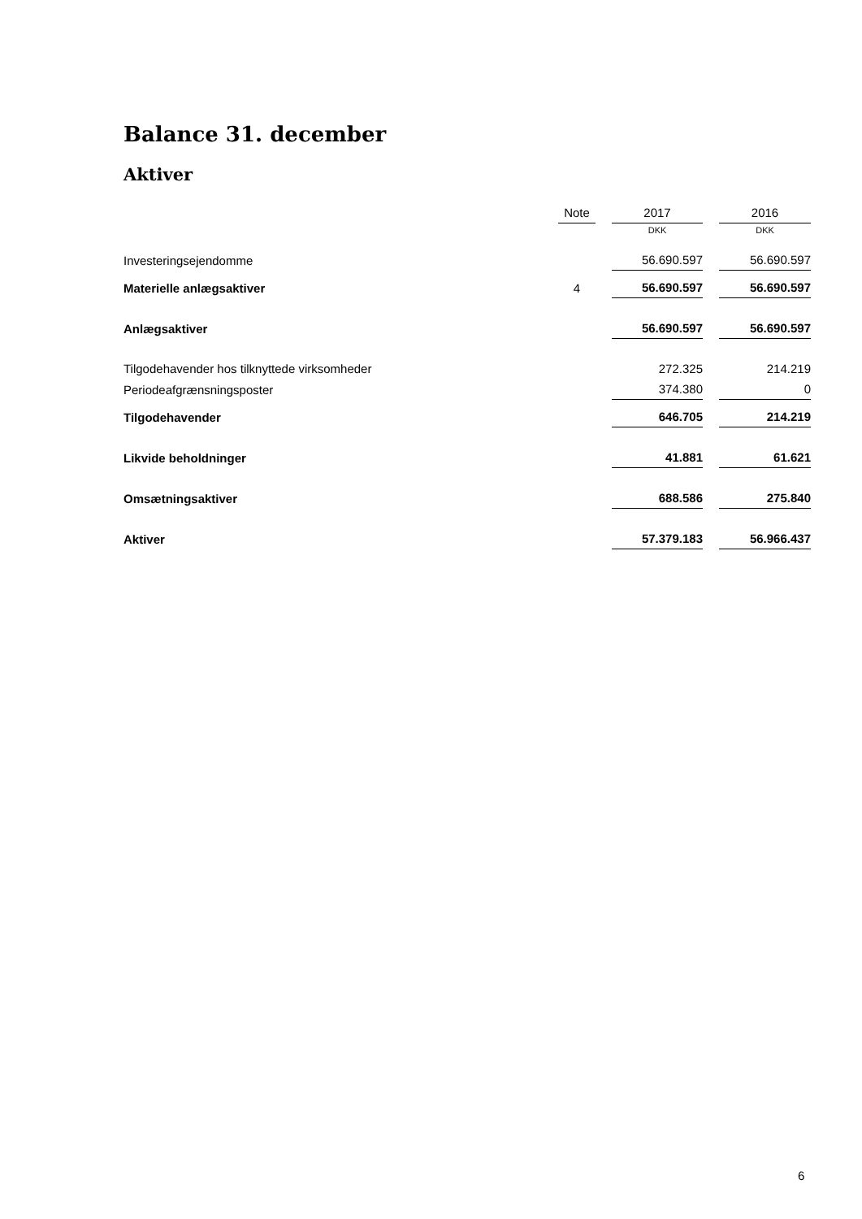Balance 31. december
Aktiver
| | Note | | 2017 | | 2016 |
| --- | --- | --- | --- | --- | --- |
| | | | DKK | | DKK |
| Investeringsejendomme | | | 56.690.597 | | 56.690.597 |
| Materielle anlægsaktiver | 4 | | 56.690.597 | | 56.690.597 |
| Anlægsaktiver | | | 56.690.597 | | 56.690.597 |
| Tilgodehavender hos tilknyttede virksomheder | | | 272.325 | | 214.219 |
| Periodeafgrænsningsposter | | | 374.380 | | 0 |
| Tilgodehavender | | | 646.705 | | 214.219 |
| Likvide beholdninger | | | 41.881 | | 61.621 |
| Omsætningsaktiver | | | 688.586 | | 275.840 |
| Aktiver | | | 57.379.183 | | 56.966.437 |
6